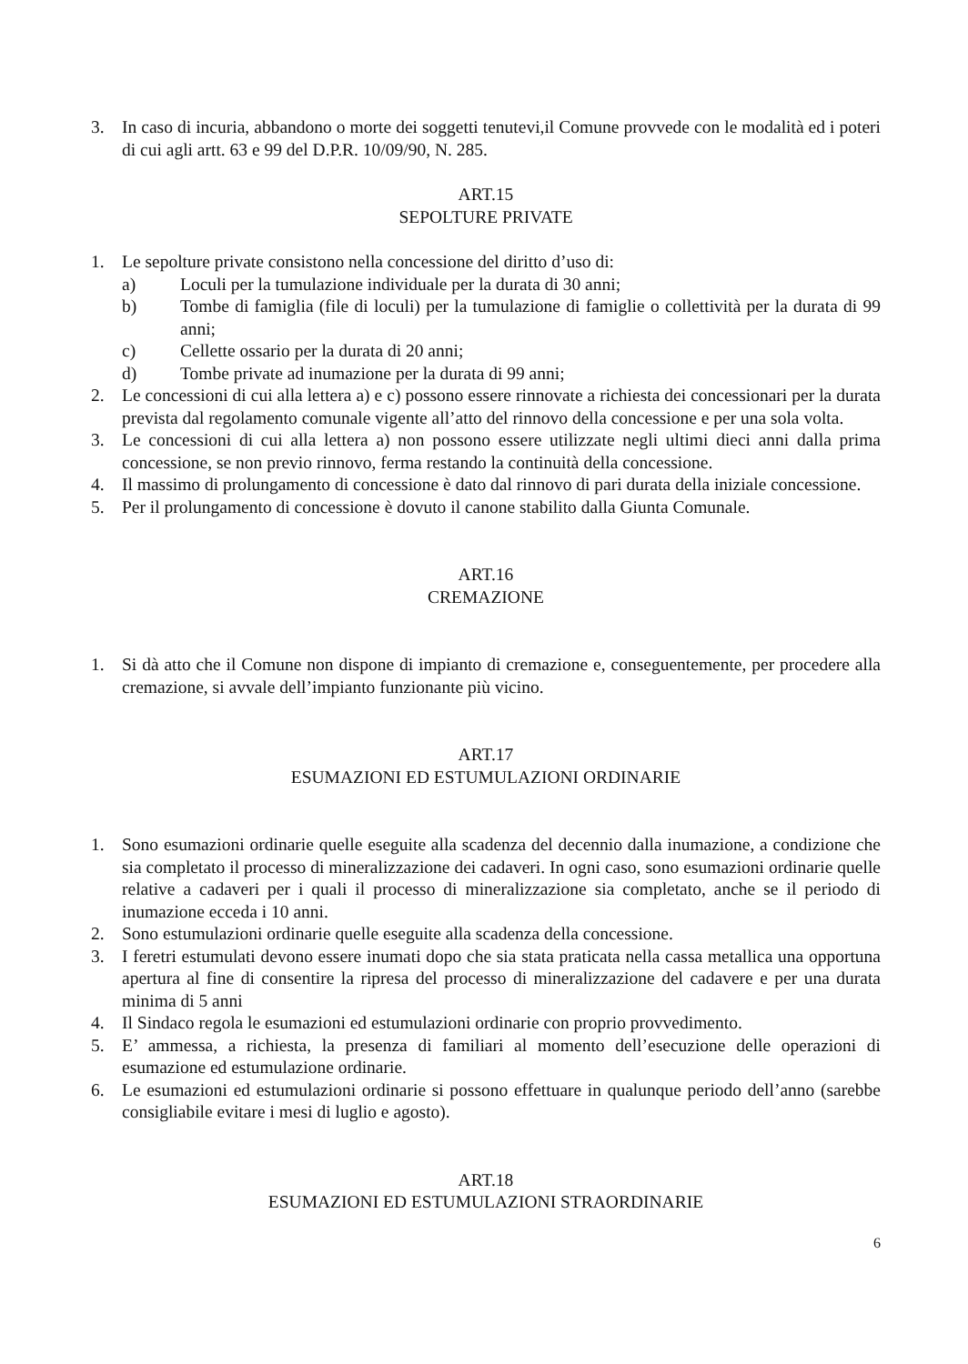3. In caso di incuria, abbandono o morte dei soggetti tenutevi,il Comune provvede con le modalità ed i poteri di cui agli artt. 63 e 99 del D.P.R. 10/09/90, N. 285.
ART.15
SEPOLTURE PRIVATE
1. Le sepolture private consistono nella concessione del diritto d’uso di:
a) Loculi per la tumulazione individuale per la durata di 30 anni;
b) Tombe di famiglia (file di loculi) per la tumulazione di famiglie o collettività per la durata di 99 anni;
c) Cellette ossario per la durata di 20 anni;
d) Tombe private ad inumazione per la durata di 99 anni;
2. Le concessioni di cui alla lettera a) e c) possono essere rinnovate a richiesta dei concessionari per la durata prevista dal regolamento comunale vigente all’atto del rinnovo della concessione e per una sola volta.
3. Le concessioni di cui alla lettera a) non possono essere utilizzate negli ultimi dieci anni dalla prima concessione, se non previo rinnovo, ferma restando la continuità della concessione.
4. Il massimo di prolungamento di concessione è dato dal rinnovo di pari durata della iniziale concessione.
5. Per il prolungamento di concessione è dovuto il canone stabilito dalla Giunta Comunale.
ART.16
CREMAZIONE
1. Si dà atto che il Comune non dispone di impianto di cremazione e, conseguentemente, per procedere alla cremazione, si avvale dell’impianto funzionante più vicino.
ART.17
ESUMAZIONI ED ESTUMULAZIONI ORDINARIE
1. Sono esumazioni ordinarie quelle eseguite alla scadenza del decennio dalla inumazione, a condizione che sia completato il processo di mineralizzazione dei cadaveri. In ogni caso, sono esumazioni ordinarie quelle relative a cadaveri per i quali il processo di mineralizzazione sia completato, anche se il periodo di inumazione ecceda i 10 anni.
2. Sono estumulazioni ordinarie quelle eseguite alla scadenza della concessione.
3. I feretri estumulati devono essere inumati dopo che sia stata praticata nella cassa metallica una opportuna apertura al fine di consentire la ripresa del processo di mineralizzazione del cadavere e per una durata minima di 5 anni
4. Il Sindaco regola le esumazioni ed estumulazioni ordinarie con proprio provvedimento.
5. E’ ammessa, a richiesta, la presenza di familiari al momento dell’esecuzione delle operazioni di esumazione ed estumulazione ordinarie.
6. Le esumazioni ed estumulazioni ordinarie si possono effettuare in qualunque periodo dell’anno (sarebbe consigliabile evitare i mesi di luglio e agosto).
ART.18
ESUMAZIONI ED ESTUMULAZIONI STRAORDINARIE
6